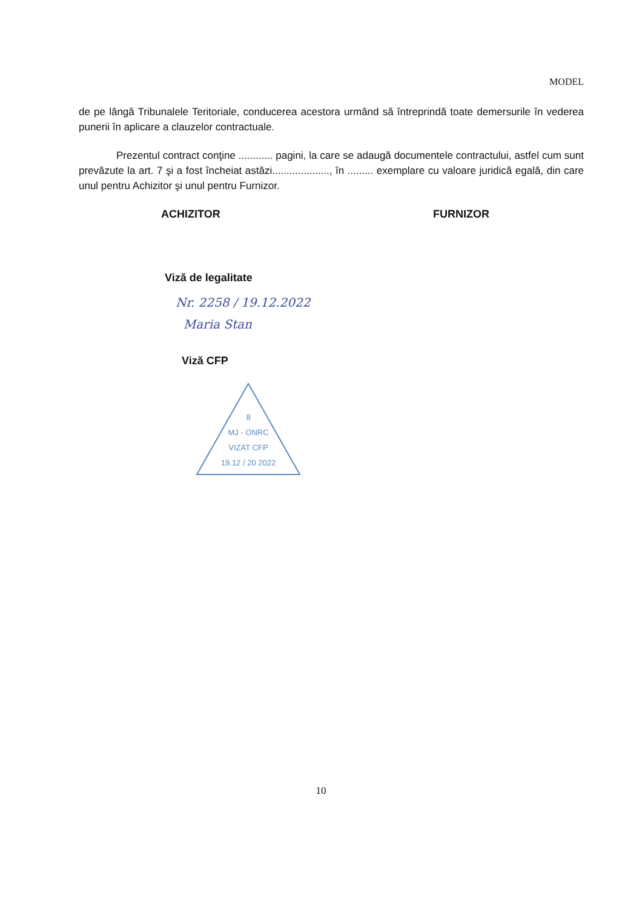MODEL
de pe lângă Tribunalele Teritoriale, conducerea acestora urmând să întreprindă toate demersurile în vederea punerii în aplicare a clauzelor contractuale.
Prezentul contract conţine ............ pagini, la care se adaugă documentele contractului, astfel cum sunt prevăzute la art. 7 şi a fost încheiat astăzi...................., în ......... exemplare cu valoare juridică egală, din care unul pentru Achizitor şi unul pentru Furnizor.
ACHIZITOR FURNIZOR
Viză de legalitate
Nr. 2258 / 19.12.2022
Maria Stan
Viză CFP
8
MJ - ONRC
VIZAT CFP
19.12 / 20 2022
10